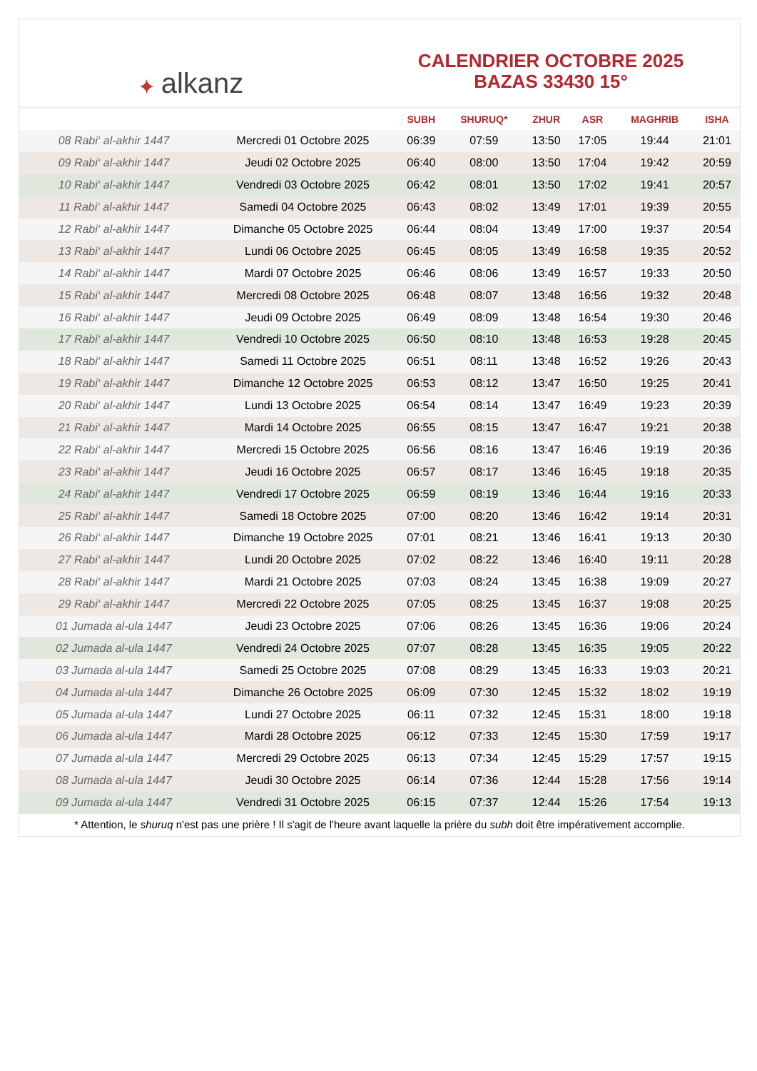✦ alkanz
CALENDRIER OCTOBRE 2025
BAZAS 33430 15°
| | | SUBH | SHURUQ* | ZHUR | ASR | MAGHRIB | ISHA |
| --- | --- | --- | --- | --- | --- | --- | --- |
| 08 Rabi‘ al-akhir 1447 | Mercredi 01 Octobre 2025 | 06:39 | 07:59 | 13:50 | 17:05 | 19:44 | 21:01 |
| 09 Rabi‘ al-akhir 1447 | Jeudi 02 Octobre 2025 | 06:40 | 08:00 | 13:50 | 17:04 | 19:42 | 20:59 |
| 10 Rabi‘ al-akhir 1447 | Vendredi 03 Octobre 2025 | 06:42 | 08:01 | 13:50 | 17:02 | 19:41 | 20:57 |
| 11 Rabi‘ al-akhir 1447 | Samedi 04 Octobre 2025 | 06:43 | 08:02 | 13:49 | 17:01 | 19:39 | 20:55 |
| 12 Rabi‘ al-akhir 1447 | Dimanche 05 Octobre 2025 | 06:44 | 08:04 | 13:49 | 17:00 | 19:37 | 20:54 |
| 13 Rabi‘ al-akhir 1447 | Lundi 06 Octobre 2025 | 06:45 | 08:05 | 13:49 | 16:58 | 19:35 | 20:52 |
| 14 Rabi‘ al-akhir 1447 | Mardi 07 Octobre 2025 | 06:46 | 08:06 | 13:49 | 16:57 | 19:33 | 20:50 |
| 15 Rabi‘ al-akhir 1447 | Mercredi 08 Octobre 2025 | 06:48 | 08:07 | 13:48 | 16:56 | 19:32 | 20:48 |
| 16 Rabi‘ al-akhir 1447 | Jeudi 09 Octobre 2025 | 06:49 | 08:09 | 13:48 | 16:54 | 19:30 | 20:46 |
| 17 Rabi‘ al-akhir 1447 | Vendredi 10 Octobre 2025 | 06:50 | 08:10 | 13:48 | 16:53 | 19:28 | 20:45 |
| 18 Rabi‘ al-akhir 1447 | Samedi 11 Octobre 2025 | 06:51 | 08:11 | 13:48 | 16:52 | 19:26 | 20:43 |
| 19 Rabi‘ al-akhir 1447 | Dimanche 12 Octobre 2025 | 06:53 | 08:12 | 13:47 | 16:50 | 19:25 | 20:41 |
| 20 Rabi‘ al-akhir 1447 | Lundi 13 Octobre 2025 | 06:54 | 08:14 | 13:47 | 16:49 | 19:23 | 20:39 |
| 21 Rabi‘ al-akhir 1447 | Mardi 14 Octobre 2025 | 06:55 | 08:15 | 13:47 | 16:47 | 19:21 | 20:38 |
| 22 Rabi‘ al-akhir 1447 | Mercredi 15 Octobre 2025 | 06:56 | 08:16 | 13:47 | 16:46 | 19:19 | 20:36 |
| 23 Rabi‘ al-akhir 1447 | Jeudi 16 Octobre 2025 | 06:57 | 08:17 | 13:46 | 16:45 | 19:18 | 20:35 |
| 24 Rabi‘ al-akhir 1447 | Vendredi 17 Octobre 2025 | 06:59 | 08:19 | 13:46 | 16:44 | 19:16 | 20:33 |
| 25 Rabi‘ al-akhir 1447 | Samedi 18 Octobre 2025 | 07:00 | 08:20 | 13:46 | 16:42 | 19:14 | 20:31 |
| 26 Rabi‘ al-akhir 1447 | Dimanche 19 Octobre 2025 | 07:01 | 08:21 | 13:46 | 16:41 | 19:13 | 20:30 |
| 27 Rabi‘ al-akhir 1447 | Lundi 20 Octobre 2025 | 07:02 | 08:22 | 13:46 | 16:40 | 19:11 | 20:28 |
| 28 Rabi‘ al-akhir 1447 | Mardi 21 Octobre 2025 | 07:03 | 08:24 | 13:45 | 16:38 | 19:09 | 20:27 |
| 29 Rabi‘ al-akhir 1447 | Mercredi 22 Octobre 2025 | 07:05 | 08:25 | 13:45 | 16:37 | 19:08 | 20:25 |
| 01 Jumada al-ula 1447 | Jeudi 23 Octobre 2025 | 07:06 | 08:26 | 13:45 | 16:36 | 19:06 | 20:24 |
| 02 Jumada al-ula 1447 | Vendredi 24 Octobre 2025 | 07:07 | 08:28 | 13:45 | 16:35 | 19:05 | 20:22 |
| 03 Jumada al-ula 1447 | Samedi 25 Octobre 2025 | 07:08 | 08:29 | 13:45 | 16:33 | 19:03 | 20:21 |
| 04 Jumada al-ula 1447 | Dimanche 26 Octobre 2025 | 06:09 | 07:30 | 12:45 | 15:32 | 18:02 | 19:19 |
| 05 Jumada al-ula 1447 | Lundi 27 Octobre 2025 | 06:11 | 07:32 | 12:45 | 15:31 | 18:00 | 19:18 |
| 06 Jumada al-ula 1447 | Mardi 28 Octobre 2025 | 06:12 | 07:33 | 12:45 | 15:30 | 17:59 | 19:17 |
| 07 Jumada al-ula 1447 | Mercredi 29 Octobre 2025 | 06:13 | 07:34 | 12:45 | 15:29 | 17:57 | 19:15 |
| 08 Jumada al-ula 1447 | Jeudi 30 Octobre 2025 | 06:14 | 07:36 | 12:44 | 15:28 | 17:56 | 19:14 |
| 09 Jumada al-ula 1447 | Vendredi 31 Octobre 2025 | 06:15 | 07:37 | 12:44 | 15:26 | 17:54 | 19:13 |
* Attention, le shuruq n'est pas une prière ! Il s'agit de l'heure avant laquelle la prière du subh doit être impérativement accomplie.